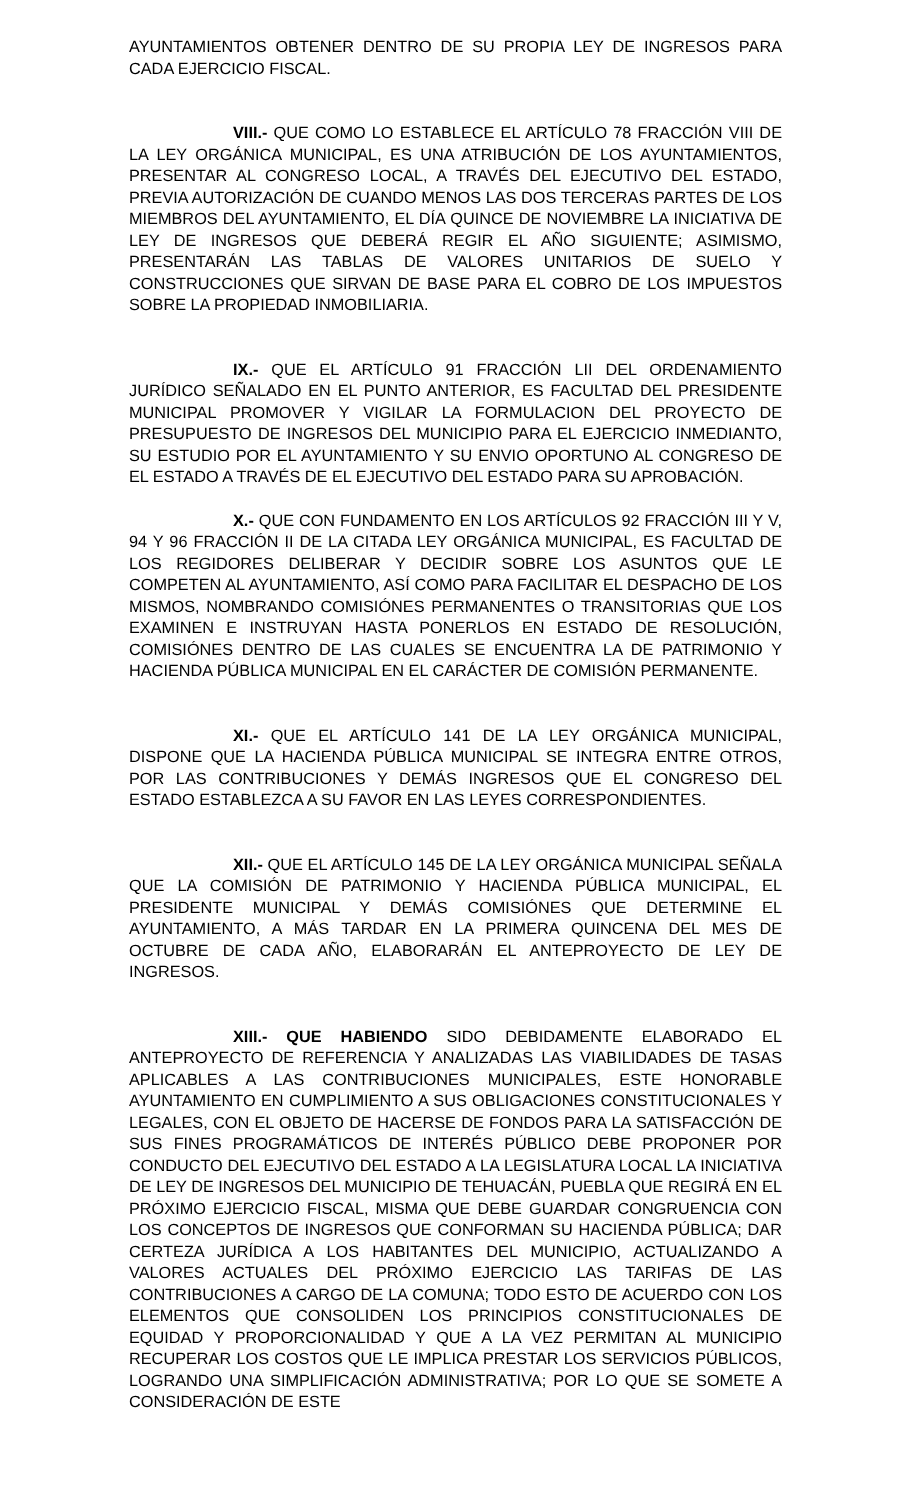AYUNTAMIENTOS OBTENER DENTRO DE SU PROPIA LEY DE INGRESOS PARA CADA EJERCICIO FISCAL.
VIII.- QUE COMO LO ESTABLECE EL ARTÍCULO 78 FRACCIÓN VIII DE LA LEY ORGÁNICA MUNICIPAL, ES UNA ATRIBUCIÓN DE LOS AYUNTAMIENTOS, PRESENTAR AL CONGRESO LOCAL, A TRAVÉS DEL EJECUTIVO DEL ESTADO, PREVIA AUTORIZACIÓN DE CUANDO MENOS LAS DOS TERCERAS PARTES DE LOS MIEMBROS DEL AYUNTAMIENTO, EL DÍA QUINCE DE NOVIEMBRE LA INICIATIVA DE LEY DE INGRESOS QUE DEBERÁ REGIR EL AÑO SIGUIENTE; ASIMISMO, PRESENTARÁN LAS TABLAS DE VALORES UNITARIOS DE SUELO Y CONSTRUCCIONES QUE SIRVAN DE BASE PARA EL COBRO DE LOS IMPUESTOS SOBRE LA PROPIEDAD INMOBILIARIA.
IX.- QUE EL ARTÍCULO 91 FRACCIÓN LII DEL ORDENAMIENTO JURÍDICO SEÑALADO EN EL PUNTO ANTERIOR, ES FACULTAD DEL PRESIDENTE MUNICIPAL PROMOVER Y VIGILAR LA FORMULACION DEL PROYECTO DE PRESUPUESTO DE INGRESOS DEL MUNICIPIO PARA EL EJERCICIO INMEDIANTO, SU ESTUDIO POR EL AYUNTAMIENTO Y SU ENVIO OPORTUNO AL CONGRESO DE EL ESTADO A TRAVÉS DE EL EJECUTIVO DEL ESTADO PARA SU APROBACIÓN.
X.- QUE CON FUNDAMENTO EN LOS ARTÍCULOS 92 FRACCIÓN III Y V, 94 Y 96 FRACCIÓN II DE LA CITADA LEY ORGÁNICA MUNICIPAL, ES FACULTAD DE LOS REGIDORES DELIBERAR Y DECIDIR SOBRE LOS ASUNTOS QUE LE COMPETEN AL AYUNTAMIENTO, ASÍ COMO PARA FACILITAR EL DESPACHO DE LOS MISMOS, NOMBRANDO COMISIÓNES PERMANENTES O TRANSITORIAS QUE LOS EXAMINEN E INSTRUYAN HASTA PONERLOS EN ESTADO DE RESOLUCIÓN, COMISIÓNES DENTRO DE LAS CUALES SE ENCUENTRA LA DE PATRIMONIO Y HACIENDA PÚBLICA MUNICIPAL EN EL CARÁCTER DE COMISIÓN PERMANENTE.
XI.- QUE EL ARTÍCULO 141 DE LA LEY ORGÁNICA MUNICIPAL, DISPONE QUE LA HACIENDA PÚBLICA MUNICIPAL SE INTEGRA ENTRE OTROS, POR LAS CONTRIBUCIONES Y DEMÁS INGRESOS QUE EL CONGRESO DEL ESTADO ESTABLEZCA A SU FAVOR EN LAS LEYES CORRESPONDIENTES.
XII.- QUE EL ARTÍCULO 145 DE LA LEY ORGÁNICA MUNICIPAL SEÑALA QUE LA COMISIÓN DE PATRIMONIO Y HACIENDA PÚBLICA MUNICIPAL, EL PRESIDENTE MUNICIPAL Y DEMÁS COMISIÓNES QUE DETERMINE EL AYUNTAMIENTO, A MÁS TARDAR EN LA PRIMERA QUINCENA DEL MES DE OCTUBRE DE CADA AÑO, ELABORARÁN EL ANTEPROYECTO DE LEY DE INGRESOS.
XIII.- QUE HABIENDO SIDO DEBIDAMENTE ELABORADO EL ANTEPROYECTO DE REFERENCIA Y ANALIZADAS LAS VIABILIDADES DE TASAS APLICABLES A LAS CONTRIBUCIONES MUNICIPALES, ESTE HONORABLE AYUNTAMIENTO EN CUMPLIMIENTO A SUS OBLIGACIONES CONSTITUCIONALES Y LEGALES, CON EL OBJETO DE HACERSE DE FONDOS PARA LA SATISFACCIÓN DE SUS FINES PROGRAMÁTICOS DE INTERÉS PÚBLICO DEBE PROPONER POR CONDUCTO DEL EJECUTIVO DEL ESTADO A LA LEGISLATURA LOCAL LA INICIATIVA DE LEY DE INGRESOS DEL MUNICIPIO DE TEHUACÁN, PUEBLA QUE REGIRÁ EN EL PRÓXIMO EJERCICIO FISCAL, MISMA QUE DEBE GUARDAR CONGRUENCIA CON LOS CONCEPTOS DE INGRESOS QUE CONFORMAN SU HACIENDA PÚBLICA; DAR CERTEZA JURÍDICA A LOS HABITANTES DEL MUNICIPIO, ACTUALIZANDO A VALORES ACTUALES DEL PRÓXIMO EJERCICIO LAS TARIFAS DE LAS CONTRIBUCIONES A CARGO DE LA COMUNA; TODO ESTO DE ACUERDO CON LOS ELEMENTOS QUE CONSOLIDEN LOS PRINCIPIOS CONSTITUCIONALES DE EQUIDAD Y PROPORCIONALIDAD Y QUE A LA VEZ PERMITAN AL MUNICIPIO RECUPERAR LOS COSTOS QUE LE IMPLICA PRESTAR LOS SERVICIOS PÚBLICOS, LOGRANDO UNA SIMPLIFICACIÓN ADMINISTRATIVA; POR LO QUE SE SOMETE A CONSIDERACIÓN DE ESTE